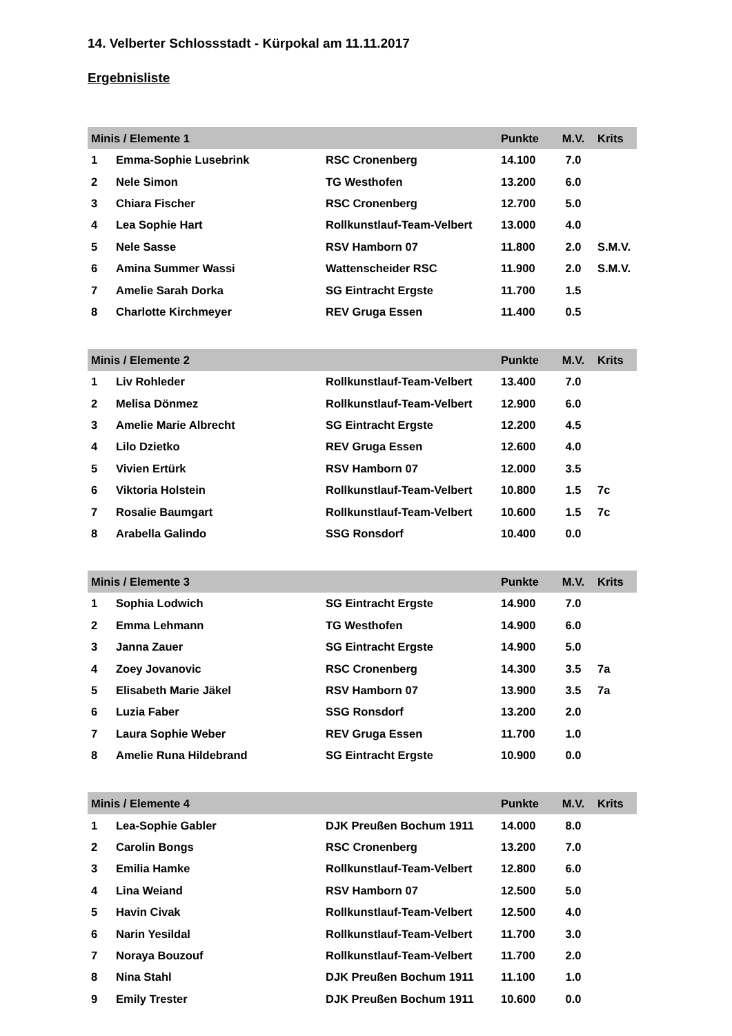14. Velberter Schlossstadt - Kürpokal am 11.11.2017
Ergebnisliste
| Minis / Elemente 1 | | | Punkte | M.V. | Krits |
| --- | --- | --- | --- | --- | --- |
| 1 | Emma-Sophie Lusebrink | RSC Cronenberg | 14.100 | 7.0 | |
| 2 | Nele Simon | TG Westhofen | 13.200 | 6.0 | |
| 3 | Chiara Fischer | RSC Cronenberg | 12.700 | 5.0 | |
| 4 | Lea Sophie Hart | Rollkunstlauf-Team-Velbert | 13.000 | 4.0 | |
| 5 | Nele Sasse | RSV Hamborn 07 | 11.800 | 2.0 | S.M.V. |
| 6 | Amina Summer Wassi | Wattenscheider RSC | 11.900 | 2.0 | S.M.V. |
| 7 | Amelie Sarah Dorka | SG Eintracht Ergste | 11.700 | 1.5 | |
| 8 | Charlotte Kirchmeyer | REV Gruga Essen | 11.400 | 0.5 | |
| Minis / Elemente 2 | | | Punkte | M.V. | Krits |
| --- | --- | --- | --- | --- | --- |
| 1 | Liv Rohleder | Rollkunstlauf-Team-Velbert | 13.400 | 7.0 | |
| 2 | Melisa Dönmez | Rollkunstlauf-Team-Velbert | 12.900 | 6.0 | |
| 3 | Amelie Marie Albrecht | SG Eintracht Ergste | 12.200 | 4.5 | |
| 4 | Lilo Dzietko | REV Gruga Essen | 12.600 | 4.0 | |
| 5 | Vivien Ertürk | RSV Hamborn 07 | 12.000 | 3.5 | |
| 6 | Viktoria Holstein | Rollkunstlauf-Team-Velbert | 10.800 | 1.5 | 7c |
| 7 | Rosalie Baumgart | Rollkunstlauf-Team-Velbert | 10.600 | 1.5 | 7c |
| 8 | Arabella Galindo | SSG Ronsdorf | 10.400 | 0.0 | |
| Minis / Elemente 3 | | | Punkte | M.V. | Krits |
| --- | --- | --- | --- | --- | --- |
| 1 | Sophia Lodwich | SG Eintracht Ergste | 14.900 | 7.0 | |
| 2 | Emma Lehmann | TG Westhofen | 14.900 | 6.0 | |
| 3 | Janna Zauer | SG Eintracht Ergste | 14.900 | 5.0 | |
| 4 | Zoey Jovanovic | RSC Cronenberg | 14.300 | 3.5 | 7a |
| 5 | Elisabeth Marie Jäkel | RSV Hamborn 07 | 13.900 | 3.5 | 7a |
| 6 | Luzia Faber | SSG Ronsdorf | 13.200 | 2.0 | |
| 7 | Laura Sophie Weber | REV Gruga Essen | 11.700 | 1.0 | |
| 8 | Amelie Runa Hildebrand | SG Eintracht Ergste | 10.900 | 0.0 | |
| Minis / Elemente 4 | | | Punkte | M.V. | Krits |
| --- | --- | --- | --- | --- | --- |
| 1 | Lea-Sophie Gabler | DJK Preußen Bochum 1911 | 14.000 | 8.0 | |
| 2 | Carolin Bongs | RSC Cronenberg | 13.200 | 7.0 | |
| 3 | Emilia Hamke | Rollkunstlauf-Team-Velbert | 12.800 | 6.0 | |
| 4 | Lina Weiand | RSV Hamborn 07 | 12.500 | 5.0 | |
| 5 | Havin Civak | Rollkunstlauf-Team-Velbert | 12.500 | 4.0 | |
| 6 | Narin Yesildal | Rollkunstlauf-Team-Velbert | 11.700 | 3.0 | |
| 7 | Noraya Bouzouf | Rollkunstlauf-Team-Velbert | 11.700 | 2.0 | |
| 8 | Nina Stahl | DJK Preußen Bochum 1911 | 11.100 | 1.0 | |
| 9 | Emily Trester | DJK Preußen Bochum 1911 | 10.600 | 0.0 | |